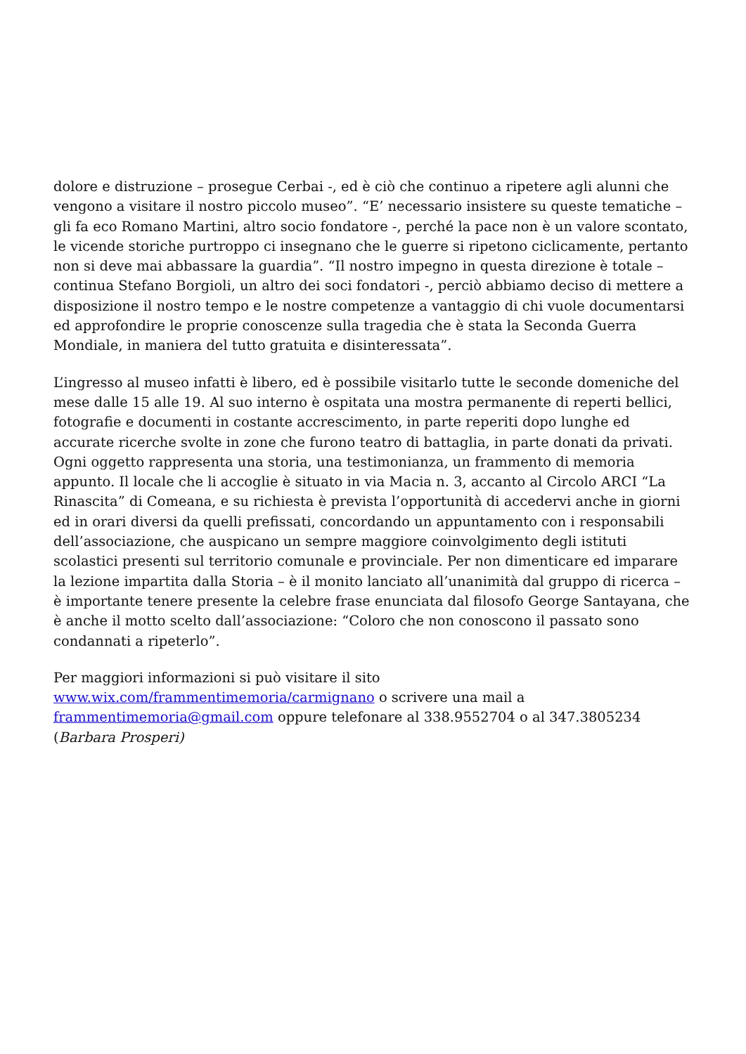dolore e distruzione – prosegue Cerbai -, ed è ciò che continuo a ripetere agli alunni che vengono a visitare il nostro piccolo museo”. “E’ necessario insistere su queste tematiche – gli fa eco Romano Martini, altro socio fondatore -, perché la pace non è un valore scontato, le vicende storiche purtroppo ci insegnano che le guerre si ripetono ciclicamente, pertanto non si deve mai abbassare la guardia”. “Il nostro impegno in questa direzione è totale – continua Stefano Borgioli, un altro dei soci fondatori -, perciò abbiamo deciso di mettere a disposizione il nostro tempo e le nostre competenze a vantaggio di chi vuole documentarsi ed approfondire le proprie conoscenze sulla tragedia che è stata la Seconda Guerra Mondiale, in maniera del tutto gratuita e disinteressata”.
L’ingresso al museo infatti è libero, ed è possibile visitarlo tutte le seconde domeniche del mese dalle 15 alle 19. Al suo interno è ospitata una mostra permanente di reperti bellici, fotografie e documenti in costante accrescimento, in parte reperiti dopo lunghe ed accurate ricerche svolte in zone che furono teatro di battaglia, in parte donati da privati. Ogni oggetto rappresenta una storia, una testimonianza, un frammento di memoria appunto. Il locale che li accoglie è situato in via Macia n. 3, accanto al Circolo ARCI “La Rinascita” di Comeana, e su richiesta è prevista l’opportunità di accedervi anche in giorni ed in orari diversi da quelli prefissati, concordando un appuntamento con i responsabili dell’associazione, che auspicano un sempre maggiore coinvolgimento degli istituti scolastici presenti sul territorio comunale e provinciale. Per non dimenticare ed imparare la lezione impartita dalla Storia – è il monito lanciato all’unanimità dal gruppo di ricerca – è importante tenere presente la celebre frase enunciata dal filosofo George Santayana, che è anche il motto scelto dall’associazione: “Coloro che non conoscono il passato sono condannati a ripeterlo”.
Per maggiori informazioni si può visitare il sito
www.wix.com/frammentimemoria/carmignano o scrivere una mail a
frammentimemoria@gmail.com oppure telefonare al 338.9552704 o al 347.3805234
(Barbara Prosperi)